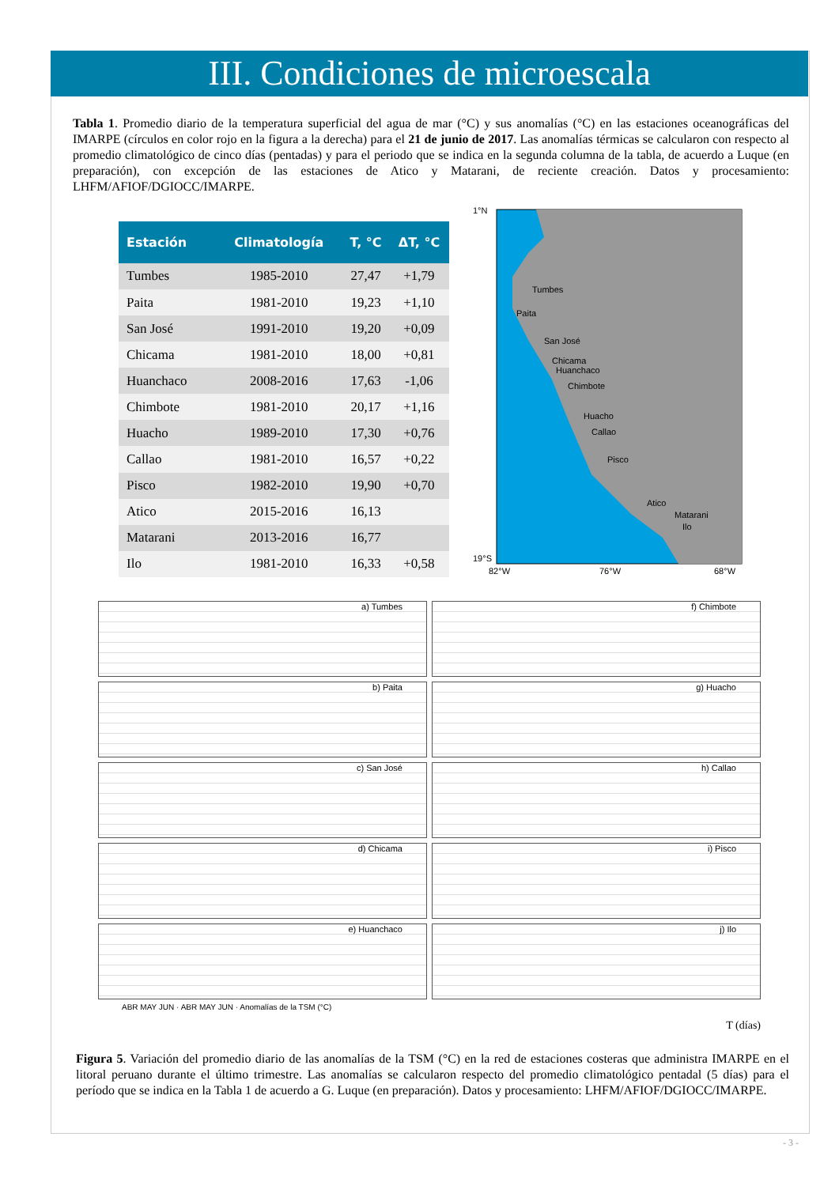III. Condiciones de microescala
Tabla 1. Promedio diario de la temperatura superficial del agua de mar (°C) y sus anomalías (°C) en las estaciones oceanográficas del IMARPE (círculos en color rojo en la figura a la derecha) para el 21 de junio de 2017. Las anomalías térmicas se calcularon con respecto al promedio climatológico de cinco días (pentadas) y para el periodo que se indica en la segunda columna de la tabla, de acuerdo a Luque (en preparación), con excepción de las estaciones de Atico y Matarani, de reciente creación. Datos y procesamiento: LHFM/AFIOF/DGIOCC/IMARPE.
| Estación | Climatología | T, °C | ΔT, °C |
| --- | --- | --- | --- |
| Tumbes | 1985-2010 | 27,47 | +1,79 |
| Paita | 1981-2010 | 19,23 | +1,10 |
| San José | 1991-2010 | 19,20 | +0,09 |
| Chicama | 1981-2010 | 18,00 | +0,81 |
| Huanchaco | 2008-2016 | 17,63 | -1,06 |
| Chimbote | 1981-2010 | 20,17 | +1,16 |
| Huacho | 1989-2010 | 17,30 | +0,76 |
| Callao | 1981-2010 | 16,57 | +0,22 |
| Pisco | 1982-2010 | 19,90 | +0,70 |
| Atico | 2015-2016 | 16,13 | |
| Matarani | 2013-2016 | 16,77 | |
| Ilo | 1981-2010 | 16,33 | +0,58 |
1°N
19°S
82°W
76°W
68°W
Tumbes
Paita
San José
Chicama
Huanchaco
Chimbote
Huacho
Callao
Pisco
Atico
Matarani
Ilo
a) Tumbes
f) Chimbote
b) Paita
g) Huacho
c) San José
h) Callao
d) Chicama
i) Pisco
e) Huanchaco
j) Ilo
ABR MAY JUN · ABR MAY JUN · Anomalías de la TSM (°C)
T (días)
Figura 5. Variación del promedio diario de las anomalías de la TSM (°C) en la red de estaciones costeras que administra IMARPE en el litoral peruano durante el último trimestre. Las anomalías se calcularon respecto del promedio climatológico pentadal (5 días) para el período que se indica en la Tabla 1 de acuerdo a G. Luque (en preparación). Datos y procesamiento: LHFM/AFIOF/DGIOCC/IMARPE.
- 3 -